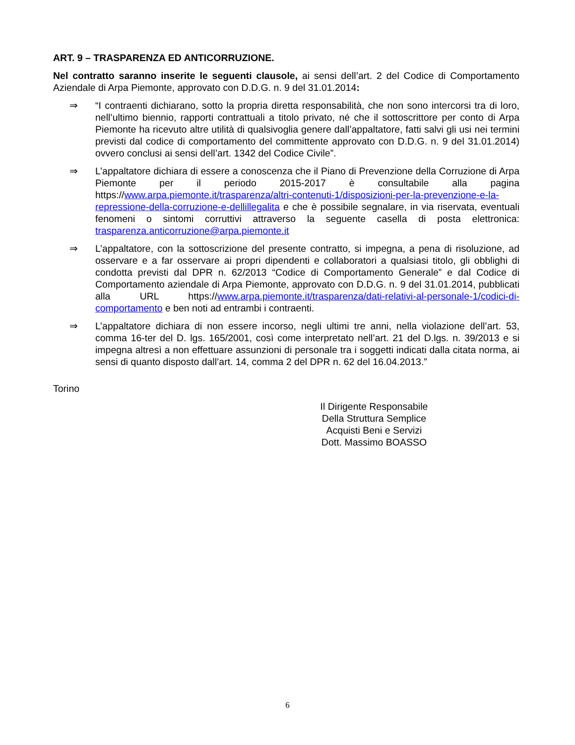ART. 9 – TRASPARENZA ED ANTICORRUZIONE.
Nel contratto saranno inserite le seguenti clausole, ai sensi dell’art. 2 del Codice di Comportamento Aziendale di Arpa Piemonte, approvato con D.D.G. n. 9 del 31.01.2014:
⇒ “I contraenti dichiarano, sotto la propria diretta responsabilità, che non sono intercorsi tra di loro, nell’ultimo biennio, rapporti contrattuali a titolo privato, né che il sottoscrittore per conto di Arpa Piemonte ha ricevuto altre utilità di qualsivoglia genere dall’appaltatore, fatti salvi gli usi nei termini previsti dal codice di comportamento del committente approvato con D.D.G. n. 9 del 31.01.2014) ovvero conclusi ai sensi dell’art. 1342 del Codice Civile”.
⇒ L’appaltatore dichiara di essere a conoscenza che il Piano di Prevenzione della Corruzione di Arpa Piemonte per il periodo 2015-2017 è consultabile alla pagina https://www.arpa.piemonte.it/trasparenza/altri-contenuti-1/disposizioni-per-la-prevenzione-e-la-repressione-della-corruzione-e-dellillegalita e che è possibile segnalare, in via riservata, eventuali fenomeni o sintomi corruttivi attraverso la seguente casella di posta elettronica: trasparenza.anticorruzione@arpa.piemonte.it
⇒ L’appaltatore, con la sottoscrizione del presente contratto, si impegna, a pena di risoluzione, ad osservare e a far osservare ai propri dipendenti e collaboratori a qualsiasi titolo, gli obblighi di condotta previsti dal DPR n. 62/2013 “Codice di Comportamento Generale” e dal Codice di Comportamento aziendale di Arpa Piemonte, approvato con D.D.G. n. 9 del 31.01.2014, pubblicati alla URL https://www.arpa.piemonte.it/trasparenza/dati-relativi-al-personale-1/codici-di-comportamento e ben noti ad entrambi i contraenti.
⇒ L’appaltatore dichiara di non essere incorso, negli ultimi tre anni, nella violazione dell’art. 53, comma 16-ter del D. lgs. 165/2001, così come interpretato nell’art. 21 del D.lgs. n. 39/2013 e si impegna altresì a non effettuare assunzioni di personale tra i soggetti indicati dalla citata norma, ai sensi di quanto disposto dall’art. 14, comma 2 del DPR n. 62 del 16.04.2013.”
Torino
Il Dirigente Responsabile
Della Struttura Semplice
Acquisti Beni e Servizi
Dott. Massimo BOASSO
6